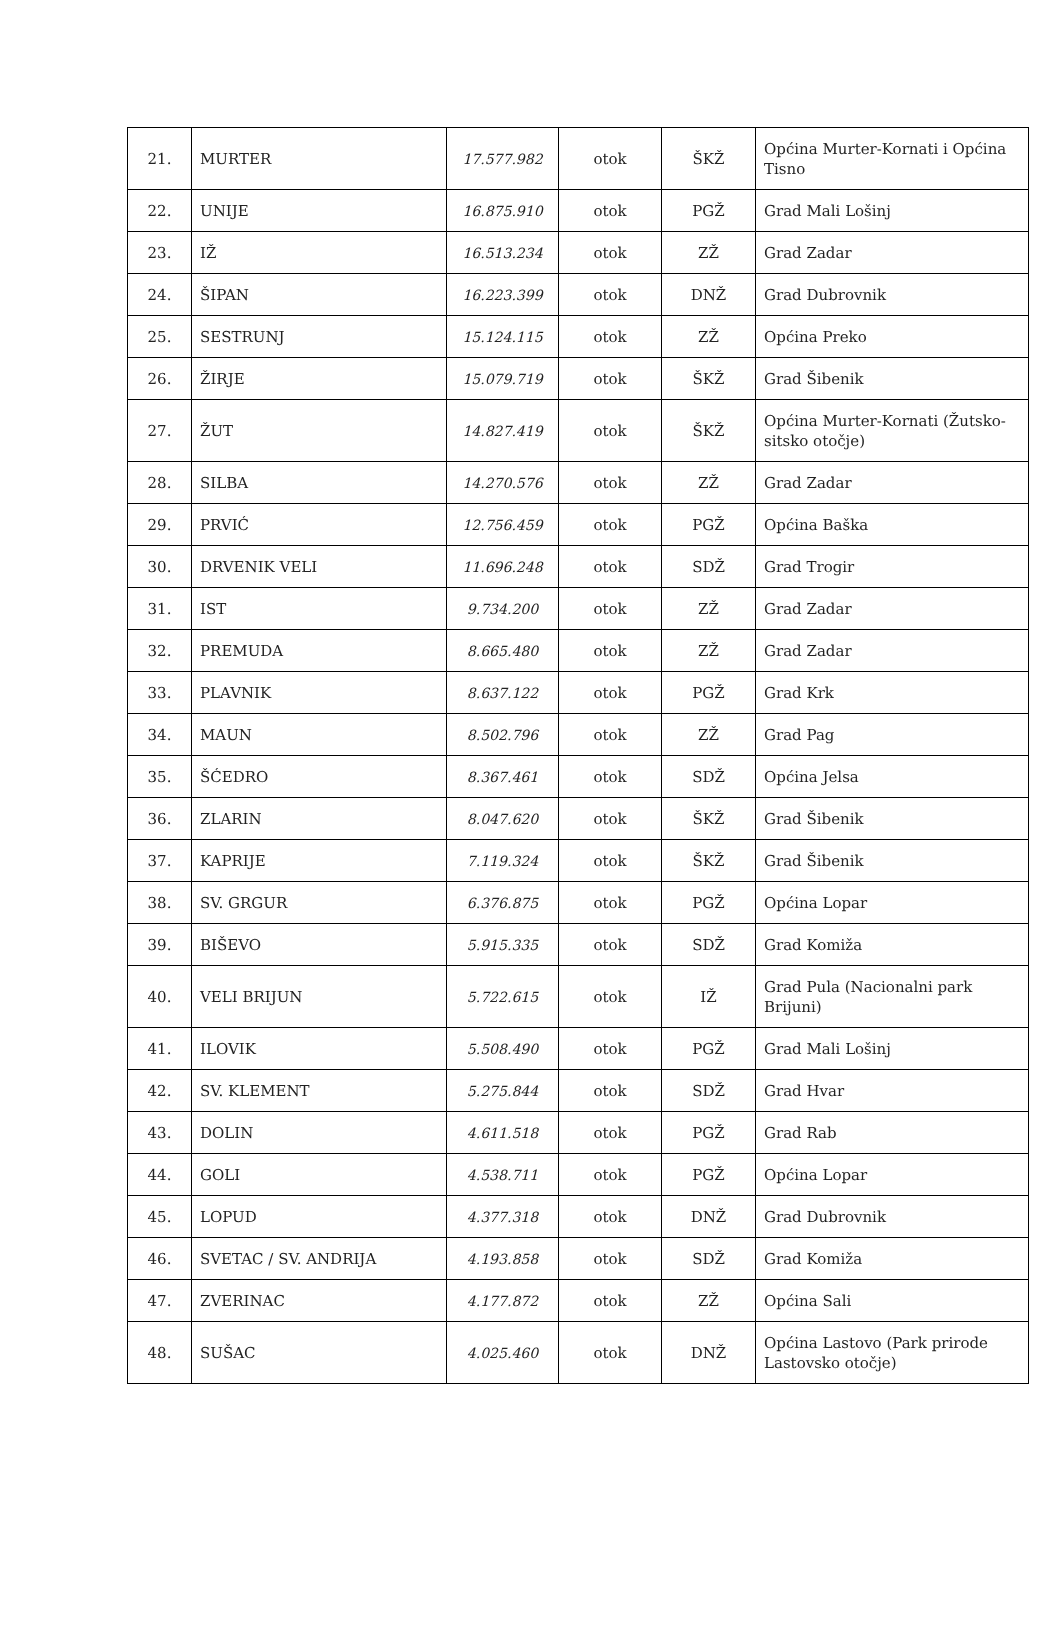| 21. | MURTER | 17.577.982 | otok | ŠKŽ | Općina Murter-Kornati i Općina Tisno |
| 22. | UNIJE | 16.875.910 | otok | PGŽ | Grad Mali Lošinj |
| 23. | IŽ | 16.513.234 | otok | ZŽ | Grad Zadar |
| 24. | ŠIPAN | 16.223.399 | otok | DNŽ | Grad Dubrovnik |
| 25. | SESTRUNJ | 15.124.115 | otok | ZŽ | Općina Preko |
| 26. | ŽIRJE | 15.079.719 | otok | ŠKŽ | Grad Šibenik |
| 27. | ŽUT | 14.827.419 | otok | ŠKŽ | Općina Murter-Kornati (Žutsko-sitsko otočje) |
| 28. | SILBA | 14.270.576 | otok | ZŽ | Grad Zadar |
| 29. | PRVIĆ | 12.756.459 | otok | PGŽ | Općina Baška |
| 30. | DRVENIK VELI | 11.696.248 | otok | SDŽ | Grad Trogir |
| 31. | IST | 9.734.200 | otok | ZŽ | Grad Zadar |
| 32. | PREMUDA | 8.665.480 | otok | ZŽ | Grad Zadar |
| 33. | PLAVNIK | 8.637.122 | otok | PGŽ | Grad Krk |
| 34. | MAUN | 8.502.796 | otok | ZŽ | Grad Pag |
| 35. | ŠĆEDRO | 8.367.461 | otok | SDŽ | Općina Jelsa |
| 36. | ZLARIN | 8.047.620 | otok | ŠKŽ | Grad Šibenik |
| 37. | KAPRIJE | 7.119.324 | otok | ŠKŽ | Grad Šibenik |
| 38. | SV. GRGUR | 6.376.875 | otok | PGŽ | Općina Lopar |
| 39. | BIŠEVO | 5.915.335 | otok | SDŽ | Grad Komiža |
| 40. | VELI BRIJUN | 5.722.615 | otok | IŽ | Grad Pula (Nacionalni park Brijuni) |
| 41. | ILOVIK | 5.508.490 | otok | PGŽ | Grad Mali Lošinj |
| 42. | SV. KLEMENT | 5.275.844 | otok | SDŽ | Grad Hvar |
| 43. | DOLIN | 4.611.518 | otok | PGŽ | Grad Rab |
| 44. | GOLI | 4.538.711 | otok | PGŽ | Općina Lopar |
| 45. | LOPUD | 4.377.318 | otok | DNŽ | Grad Dubrovnik |
| 46. | SVETAC / SV. ANDRIJA | 4.193.858 | otok | SDŽ | Grad Komiža |
| 47. | ZVERINAC | 4.177.872 | otok | ZŽ | Općina Sali |
| 48. | SUŠAC | 4.025.460 | otok | DNŽ | Općina Lastovo (Park prirode Lastovsko otočje) |